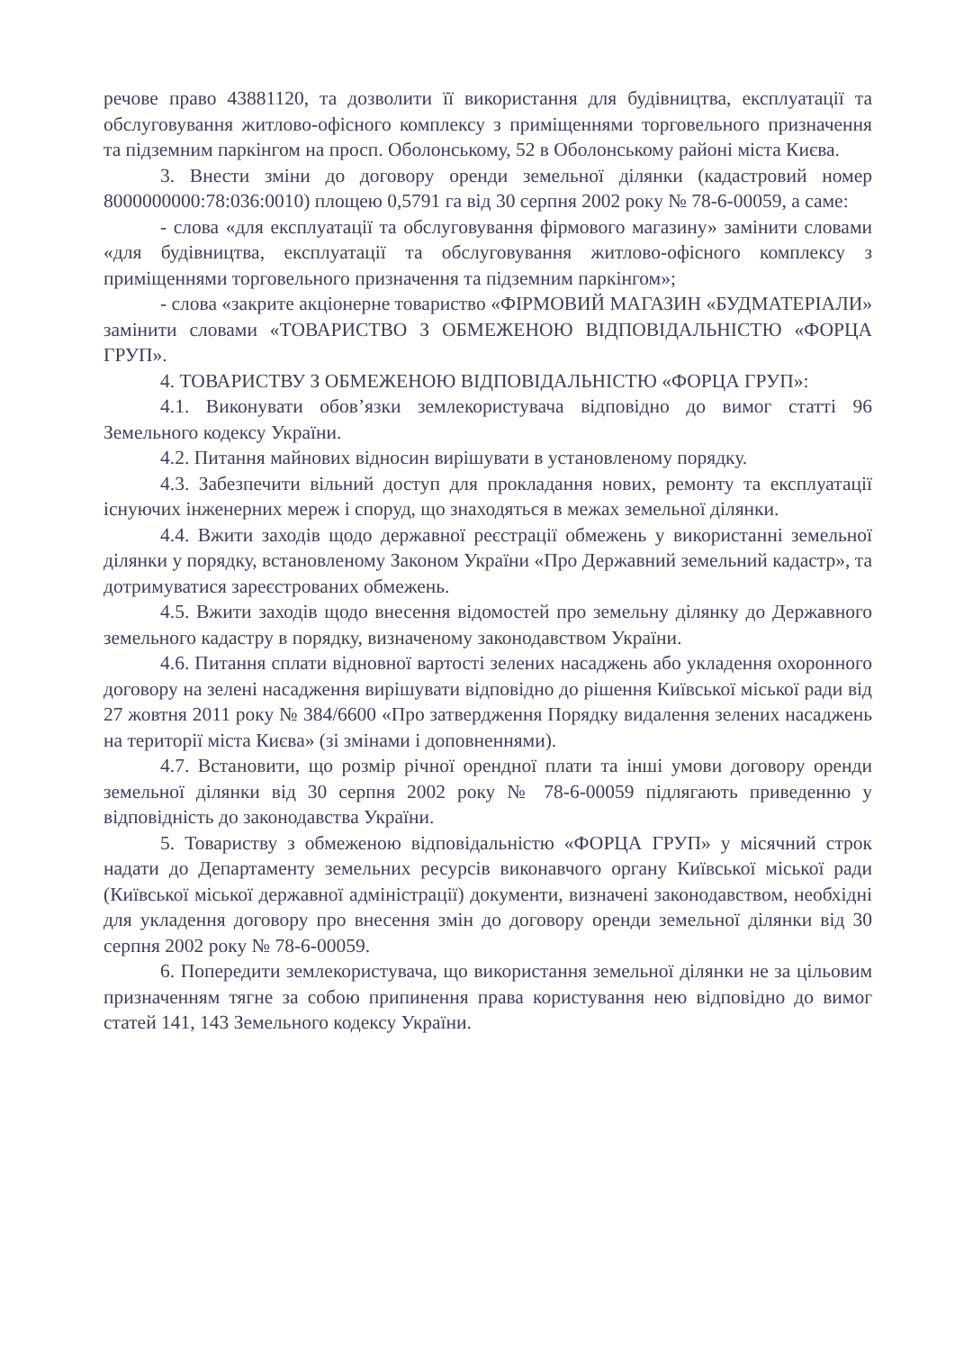речове право 43881120, та дозволити її використання для будівництва, експлуатації та обслуговування житлово-офісного комплексу з приміщеннями торговельного призначення та підземним паркінгом на просп. Оболонському, 52 в Оболонському районі міста Києва.
3. Внести зміни до договору оренди земельної ділянки (кадастровий номер 8000000000:78:036:0010) площею 0,5791 га від 30 серпня 2002 року № 78-6-00059, а саме:
- слова «для експлуатації та обслуговування фірмового магазину» замінити словами «для будівництва, експлуатації та обслуговування житлово-офісного комплексу з приміщеннями торговельного призначення та підземним паркінгом»;
- слова «закрите акціонерне товариство «ФІРМОВИЙ МАГАЗИН «БУДМАТЕРІАЛИ» замінити словами «ТОВАРИСТВО З ОБМЕЖЕНОЮ ВІДПОВІДАЛЬНІСТЮ «ФОРЦА ГРУП».
4. ТОВАРИСТВУ З ОБМЕЖЕНОЮ ВІДПОВІДАЛЬНІСТЮ «ФОРЦА ГРУП»:
4.1. Виконувати обов’язки землекористувача відповідно до вимог статті 96 Земельного кодексу України.
4.2. Питання майнових відносин вирішувати в установленому порядку.
4.3. Забезпечити вільний доступ для прокладання нових, ремонту та експлуатації існуючих інженерних мереж і споруд, що знаходяться в межах земельної ділянки.
4.4. Вжити заходів щодо державної реєстрації обмежень у використанні земельної ділянки у порядку, встановленому Законом України «Про Державний земельний кадастр», та дотримуватися зареєстрованих обмежень.
4.5. Вжити заходів щодо внесення відомостей про земельну ділянку до Державного земельного кадастру в порядку, визначеному законодавством України.
4.6. Питання сплати відновної вартості зелених насаджень або укладення охоронного договору на зелені насадження вирішувати відповідно до рішення Київської міської ради від 27 жовтня 2011 року № 384/6600 «Про затвердження Порядку видалення зелених насаджень на території міста Києва» (зі змінами і доповненнями).
4.7. Встановити, що розмір річної орендної плати та інші умови договору оренди земельної ділянки від 30 серпня 2002 року № 78-6-00059 підлягають приведенню у відповідність до законодавства України.
5. Товариству з обмеженою відповідальністю «ФОРЦА ГРУП» у місячний строк надати до Департаменту земельних ресурсів виконавчого органу Київської міської ради (Київської міської державної адміністрації) документи, визначені законодавством, необхідні для укладення договору про внесення змін до договору оренди земельної ділянки від 30 серпня 2002 року № 78-6-00059.
6. Попередити землекористувача, що використання земельної ділянки не за цільовим призначенням тягне за собою припинення права користування нею відповідно до вимог статей 141, 143 Земельного кодексу України.